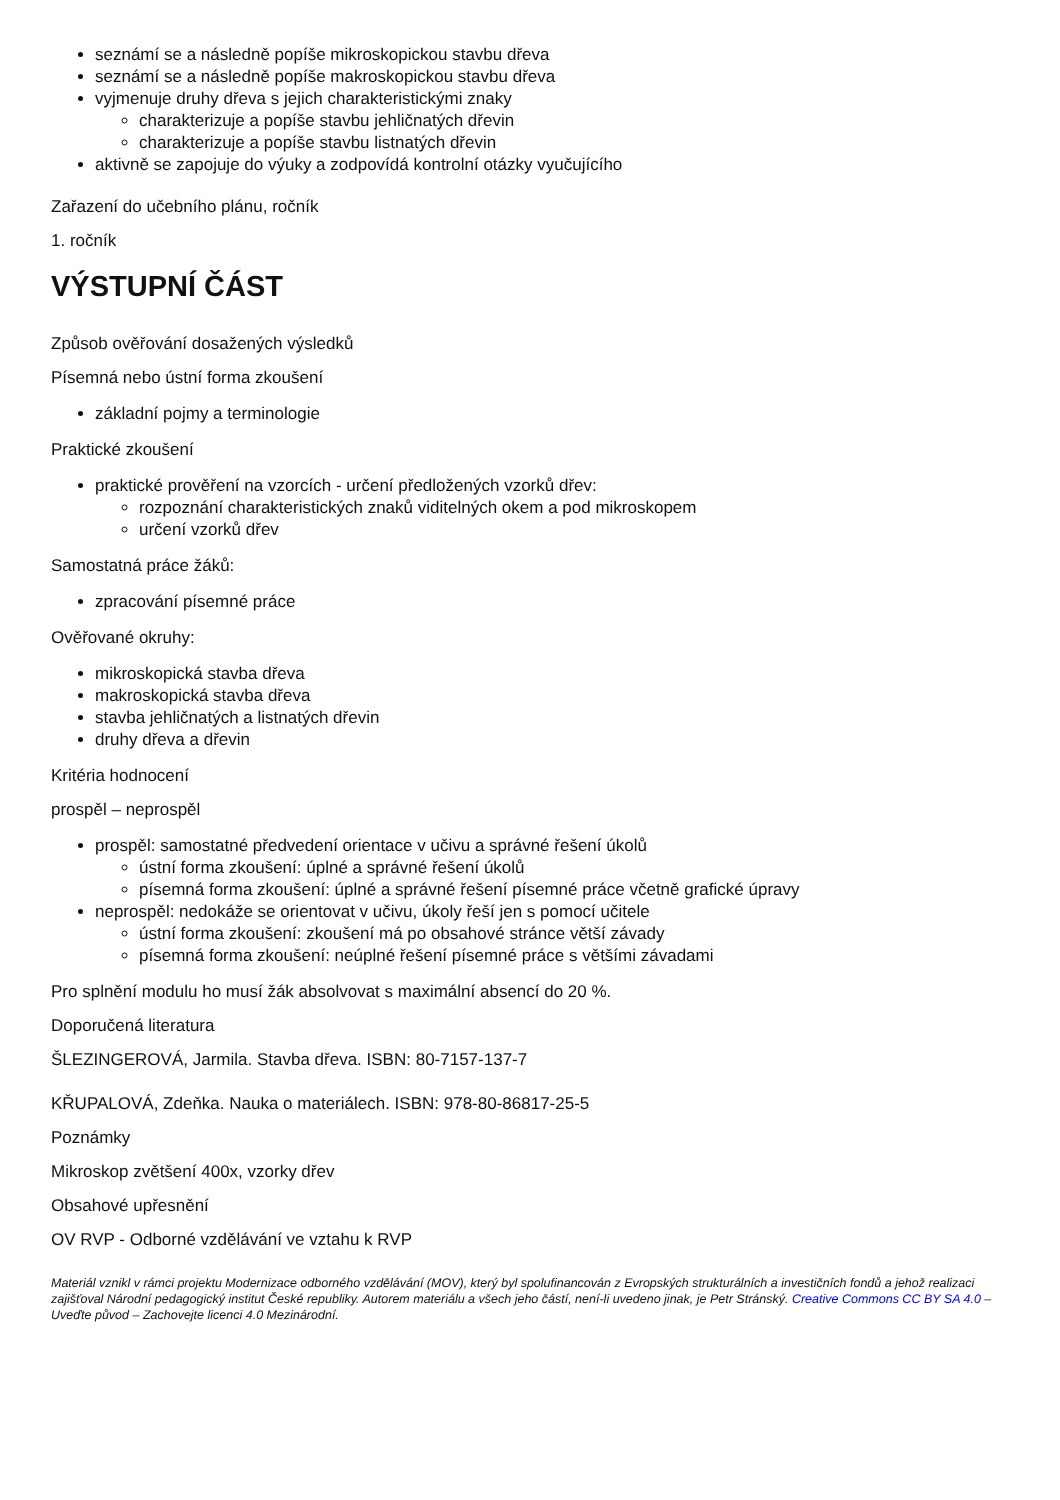seznámí se a následně popíše mikroskopickou stavbu dřeva
seznámí se a následně popíše makroskopickou stavbu dřeva
vyjmenuje druhy dřeva s jejich charakteristickými znaky
charakterizuje a popíše stavbu jehličnatých dřevin
charakterizuje a popíše stavbu listnatých dřevin
aktivně se zapojuje do výuky a zodpovídá kontrolní otázky vyučujícího
Zařazení do učebního plánu, ročník
1. ročník
VÝSTUPNÍ ČÁST
Způsob ověřování dosažených výsledků
Písemná nebo ústní forma zkoušení
základní pojmy a terminologie
Praktické zkoušení
praktické prověření na vzorcích - určení předložených vzorků dřev:
rozpoznání charakteristických znaků viditelných okem a pod mikroskopem
určení vzorků dřev
Samostatná práce žáků:
zpracování písemné práce
Ověřované okruhy:
mikroskopická stavba dřeva
makroskopická stavba dřeva
stavba jehličnatých a listnatých dřevin
druhy dřeva a dřevin
Kritéria hodnocení
prospěl – neprospěl
prospěl: samostatné předvedení orientace v učivu a správné řešení úkolů
ústní forma zkoušení: úplné a správné řešení úkolů
písemná forma zkoušení: úplné a správné řešení písemné práce včetně grafické úpravy
neprospěl: nedokáže se orientovat v učivu, úkoly řeší jen s pomocí učitele
ústní forma zkoušení: zkoušení má po obsahové stránce větší závady
písemná forma zkoušení: neúplné řešení písemné práce s většími závadami
Pro splnění modulu ho musí žák absolvovat s maximální absencí do 20 %.
Doporučená literatura
ŠLEZINGEROVÁ, Jarmila. Stavba dřeva. ISBN: 80-7157-137-7
KŘUPALOVÁ, Zdeňka. Nauka o materiálech. ISBN: 978-80-86817-25-5
Poznámky
Mikroskop zvětšení 400x, vzorky dřev
Obsahové upřesnění
OV RVP - Odborné vzdělávání ve vztahu k RVP
Materiál vznikl v rámci projektu Modernizace odborného vzdělávání (MOV), který byl spolufinancován z Evropských strukturálních a investičních fondů a jehož realizaci zajišťoval Národní pedagogický institut České republiky. Autorem materiálu a všech jeho částí, není-li uvedeno jinak, je Petr Stránský. Creative Commons CC BY SA 4.0 – Uveďte původ – Zachovejte licenci 4.0 Mezinárodní.